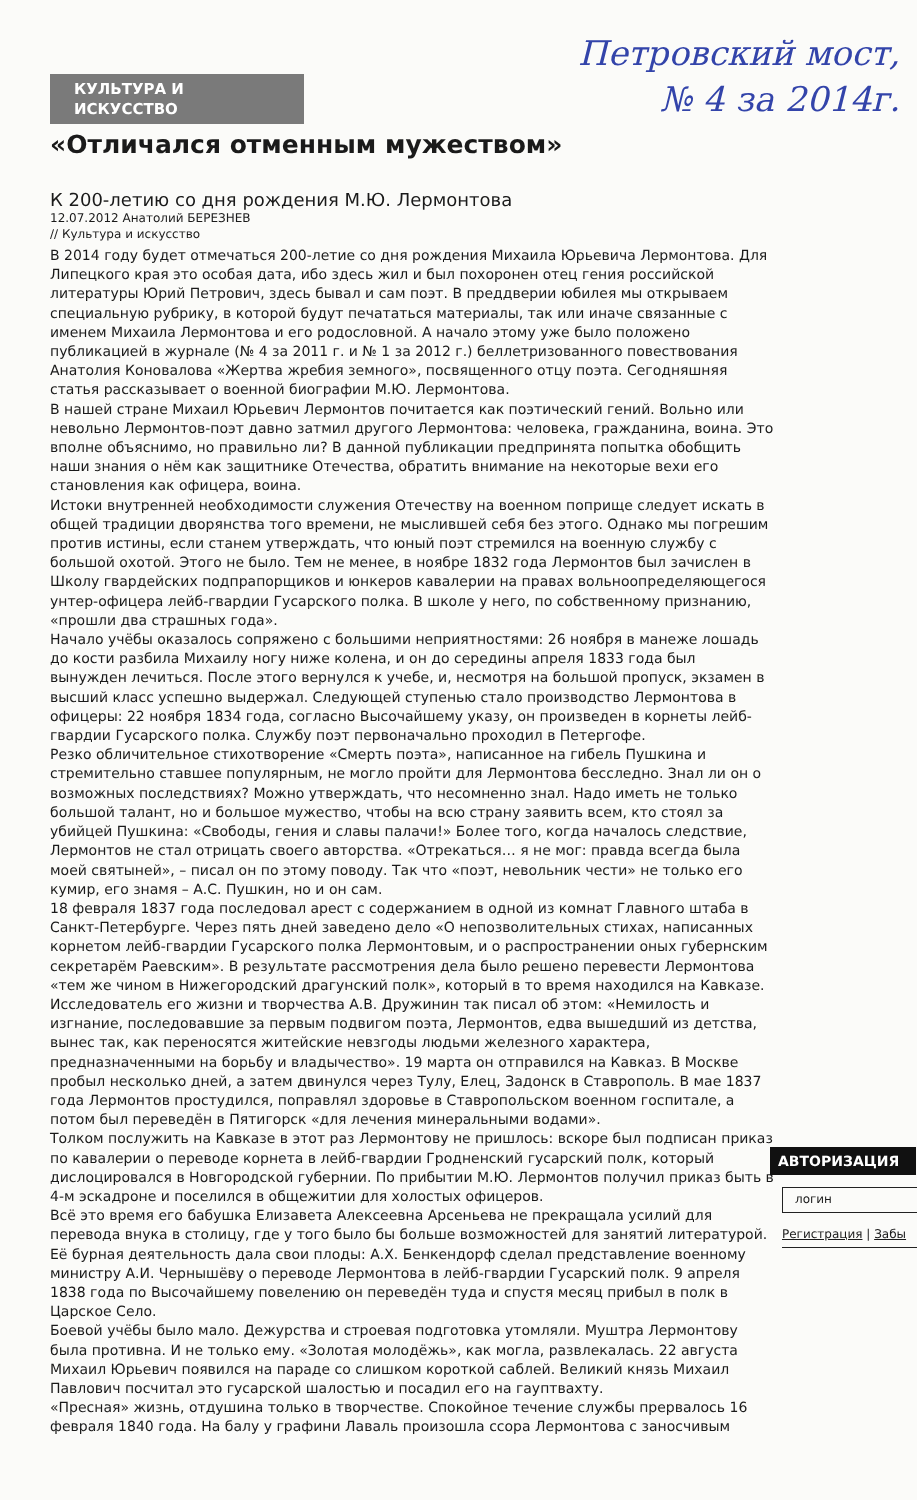Петровский мост, № 4 за 2014г.
КУЛЬТУРА И
ИСКУССТВО
«Отличался отменным мужеством»
К 200-летию со дня рождения М.Ю. Лермонтова
12.07.2012 Анатолий БЕРЕЗНЕВ
// Культура и искусство
В 2014 году будет отмечаться 200-летие со дня рождения Михаила Юрьевича Лермонтова. Для Липецкого края это особая дата, ибо здесь жил и был похоронен отец гения российской литературы Юрий Петрович, здесь бывал и сам поэт. В преддверии юбилея мы открываем специальную рубрику, в которой будут печататься материалы, так или иначе связанные с именем Михаила Лермонтова и его родословной. А начало этому уже было положено публикацией в журнале (№ 4 за 2011 г. и № 1 за 2012 г.) беллетризованного повествования Анатолия Коновалова «Жертва жребия земного», посвященного отцу поэта. Сегодняшняя статья рассказывает о военной биографии М.Ю. Лермонтова.
В нашей стране Михаил Юрьевич Лермонтов почитается как поэтический гений. Вольно или невольно Лермонтов-поэт давно затмил другого Лермонтова: человека, гражданина, воина. Это вполне объяснимо, но правильно ли? В данной публикации предпринята попытка обобщить наши знания о нём как защитнике Отечества, обратить внимание на некоторые вехи его становления как офицера, воина.
Истоки внутренней необходимости служения Отечеству на военном поприще следует искать в общей традиции дворянства того времени, не мыслившей себя без этого. Однако мы погрешим против истины, если станем утверждать, что юный поэт стремился на военную службу с большой охотой. Этого не было. Тем не менее, в ноябре 1832 года Лермонтов был зачислен в Школу гвардейских подпрапорщиков и юнкеров кавалерии на правах вольноопределяющегося унтер-офицера лейб-гвардии Гусарского полка. В школе у него, по собственному признанию, «прошли два страшных года».
Начало учёбы оказалось сопряжено с большими неприятностями: 26 ноября в манеже лошадь до кости разбила Михаилу ногу ниже колена, и он до середины апреля 1833 года был вынужден лечиться. После этого вернулся к учебе, и, несмотря на большой пропуск, экзамен в высший класс успешно выдержал. Следующей ступенью стало производство Лермонтова в офицеры: 22 ноября 1834 года, согласно Высочайшему указу, он произведен в корнеты лейб-гвардии Гусарского полка. Службу поэт первоначально проходил в Петергофе.
Резко обличительное стихотворение «Смерть поэта», написанное на гибель Пушкина и стремительно ставшее популярным, не могло пройти для Лермонтова бесследно. Знал ли он о возможных последствиях? Можно утверждать, что несомненно знал. Надо иметь не только большой талант, но и большое мужество, чтобы на всю страну заявить всем, кто стоял за убийцей Пушкина: «Свободы, гения и славы палачи!» Более того, когда началось следствие, Лермонтов не стал отрицать своего авторства. «Отрекаться… я не мог: правда всегда была моей святыней», – писал он по этому поводу. Так что «поэт, невольник чести» не только его кумир, его знамя – А.С. Пушкин, но и он сам.
18 февраля 1837 года последовал арест с содержанием в одной из комнат Главного штаба в Санкт-Петербурге. Через пять дней заведено дело «О непозволительных стихах, написанных корнетом лейб-гвардии Гусарского полка Лермонтовым, и о распространении оных губернским секретарём Раевским». В результате рассмотрения дела было решено перевести Лермонтова «тем же чином в Нижегородский драгунский полк», который в то время находился на Кавказе. Исследователь его жизни и творчества А.В. Дружинин так писал об этом: «Немилость и изгнание, последовавшие за первым подвигом поэта, Лермонтов, едва вышедший из детства, вынес так, как переносятся житейские невзгоды людьми железного характера, предназначенными на борьбу и владычество». 19 марта он отправился на Кавказ. В Москве пробыл несколько дней, а затем двинулся через Тулу, Елец, Задонск в Ставрополь. В мае 1837 года Лермонтов простудился, поправлял здоровье в Ставропольском военном госпитале, а потом был переведён в Пятигорск «для лечения минеральными водами».
Толком послужить на Кавказе в этот раз Лермонтову не пришлось: вскоре был подписан приказ по кавалерии о переводе корнета в лейб-гвардии Гродненский гусарский полк, который дислоцировался в Новгородской губернии. По прибытии М.Ю. Лермонтов получил приказ быть в 4-м эскадроне и поселился в общежитии для холостых офицеров.
Всё это время его бабушка Елизавета Алексеевна Арсеньева не прекращала усилий для перевода внука в столицу, где у того было бы больше возможностей для занятий литературой. Её бурная деятельность дала свои плоды: А.Х. Бенкендорф сделал представление военному министру А.И. Чернышёву о переводе Лермонтова в лейб-гвардии Гусарский полк. 9 апреля 1838 года по Высочайшему повелению он переведён туда и спустя месяц прибыл в полк в Царское Село.
Боевой учёбы было мало. Дежурства и строевая подготовка утомляли. Муштра Лермонтову была противна. И не только ему. «Золотая молодёжь», как могла, развлекалась. 22 августа Михаил Юрьевич появился на параде со слишком короткой саблей. Великий князь Михаил Павлович посчитал это гусарской шалостью и посадил его на гауптвахту.
«Пресная» жизнь, отдушина только в творчестве. Спокойное течение службы прервалось 16 февраля 1840 года. На балу у графини Лаваль произошла ссора Лермонтова с заносчивым
АВТОРИЗАЦИЯ
логин
Регистрация | Забы